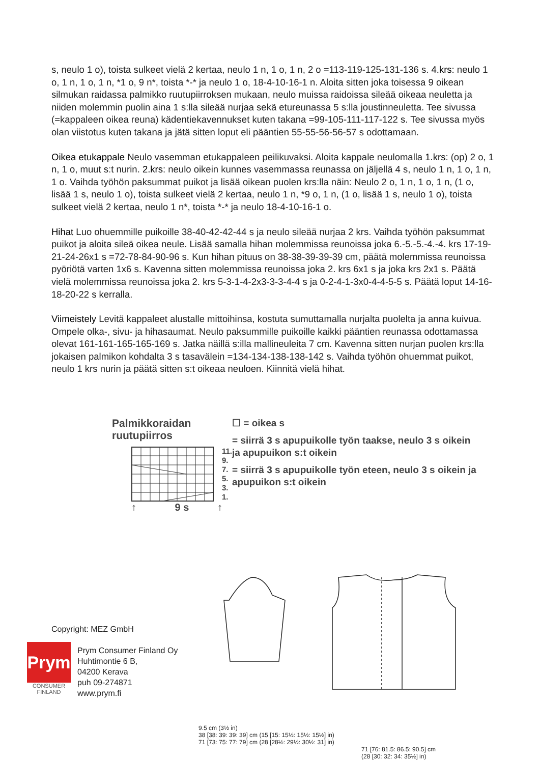s, neulo 1 o), toista sulkeet vielä 2 kertaa, neulo 1 n, 1 o, 1 n, 2 o =113-119-125-131-136 s. 4.krs: neulo 1 o, 1 n, 1 o, 1 n, *1 o, 9 n*, toista *-* ja neulo 1 o, 18-4-10-16-1 n. Aloita sitten joka toisessa 9 oikean silmukan raidassa palmikko ruutupiirroksen mukaan, neulo muissa raidoissa sileää oikeaa neuletta ja niiden molemmin puolin aina 1 s:lla sileää nurjaa sekä etureunassa 5 s:lla joustinneuletta. Tee sivussa (=kappaleen oikea reuna) kädentiekavennukset kuten takana =99-105-111-117-122 s. Tee sivussa myös olan viistotus kuten takana ja jätä sitten loput eli pääntien 55-55-56-56-57 s odottamaan.
Oikea etukappale Neulo vasemman etukappaleen peilikuvaksi. Aloita kappale neulomalla 1.krs: (op) 2 o, 1 n, 1 o, muut s:t nurin. 2.krs: neulo oikein kunnes vasemmassa reunassa on jäljellä 4 s, neulo 1 n, 1 o, 1 n, 1 o. Vaihda työhön paksummat puikot ja lisää oikean puolen krs:lla näin: Neulo 2 o, 1 n, 1 o, 1 n, (1 o, lisää 1 s, neulo 1 o), toista sulkeet vielä 2 kertaa, neulo 1 n, *9 o, 1 n, (1 o, lisää 1 s, neulo 1 o), toista sulkeet vielä 2 kertaa, neulo 1 n*, toista *-* ja neulo 18-4-10-16-1 o.
Hihat Luo ohuemmille puikoille 38-40-42-42-44 s ja neulo sileää nurjaa 2 krs. Vaihda työhön paksummat puikot ja aloita sileä oikea neule. Lisää samalla hihan molemmissa reunoissa joka 6.-5.-5.-4.-4. krs 17-19-21-24-26x1 s =72-78-84-90-96 s. Kun hihan pituus on 38-38-39-39-39 cm, päätä molemmissa reunoissa pyöriötä varten 1x6 s. Kavenna sitten molemmissa reunoissa joka 2. krs 6x1 s ja joka krs 2x1 s. Päätä vielä molemmissa reunoissa joka 2. krs 5-3-1-4-2x3-3-3-4-4 s ja 0-2-4-1-3x0-4-4-5-5 s. Päätä loput 14-16-18-20-22 s kerralla.
Viimeistely Levitä kappaleet alustalle mittoihinsa, kostuta sumuttamalla nurjalta puolelta ja anna kuivua. Ompele olka-, sivu- ja hihasaumat. Neulo paksummille puikoille kaikki pääntien reunassa odottamassa olevat 161-161-165-165-169 s. Jatka näillä s:illa mallineuleita 7 cm. Kavenna sitten nurjan puolen krs:lla jokaisen palmikon kohdalta 3 s tasavälein =134-134-138-138-142 s. Vaihda työhön ohuemmat puikot, neulo 1 krs nurin ja päätä sitten s:t oikeaa neuloen. Kiinnitä vielä hihat.
Palmikkoraidan ruutupiirros
11.
9.
7.
5.
3.
1.
↑ 9 s ↑
☐ = oikea s
= siirrä 3 s apupuikolle työn taakse, neulo 3 s oikein ja apupuikon s:t oikein
= siirrä 3 s apupuikolle työn eteen, neulo 3 s oikein ja apupuikon s:t oikein
9.5 cm (3½ in)
38 [38: 39: 39: 39] cm (15 [15: 15½: 15½: 15½] in)
71 [73: 75: 77: 79] cm (28 [28½: 29½: 30½: 31] in)
71 [76: 81.5: 86.5: 90.5] cm
(28 [30: 32: 34: 35½] in)
Copyright: MEZ GmbH
Prym
CONSUMER
FINLAND
Prym Consumer Finland Oy
Huhtimontie 6 B,
04200 Kerava
puh 09-274871
www.prym.fi